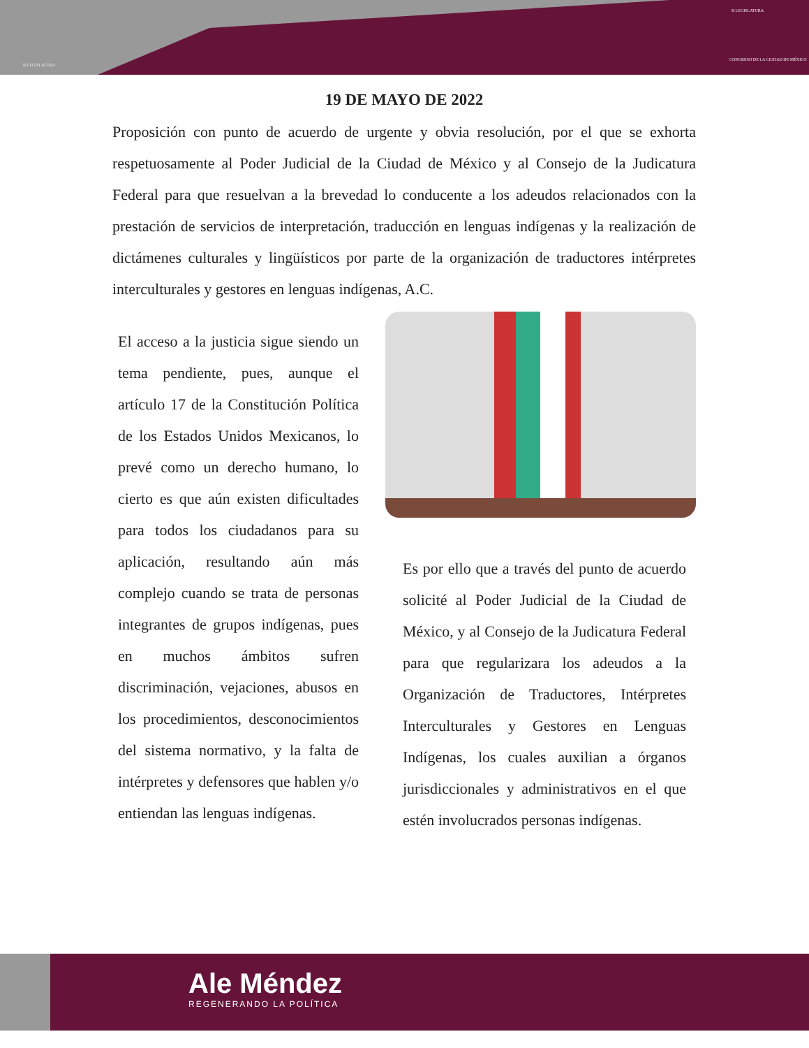II LEGISLATURA
II LEGISLATURA
CONGRESO DE LA CIUDAD DE MÉXICO
19 DE MAYO DE 2022
Proposición con punto de acuerdo de urgente y obvia resolución, por el que se exhorta respetuosamente al Poder Judicial de la Ciudad de México y al Consejo de la Judicatura Federal para que resuelvan a la brevedad lo conducente a los adeudos relacionados con la prestación de servicios de interpretación, traducción en lenguas indígenas y la realización de dictámenes culturales y lingüísticos por parte de la organización de traductores intérpretes interculturales y gestores en lenguas indígenas, A.C.
El acceso a la justicia sigue siendo un tema pendiente, pues, aunque el artículo 17 de la Constitución Política de los Estados Unidos Mexicanos, lo prevé como un derecho humano, lo cierto es que aún existen dificultades para todos los ciudadanos para su aplicación, resultando aún más complejo cuando se trata de personas integrantes de grupos indígenas, pues en muchos ámbitos sufren discriminación, vejaciones, abusos en los procedimientos, desconocimientos del sistema normativo, y la falta de intérpretes y defensores que hablen y/o entiendan las lenguas indígenas.
Es por ello que a través del punto de acuerdo solicité al Poder Judicial de la Ciudad de México, y al Consejo de la Judicatura Federal para que regularizara los adeudos a la Organización de Traductores, Intérpretes Interculturales y Gestores en Lenguas Indígenas, los cuales auxilian a órganos jurisdiccionales y administrativos en el que estén involucrados personas indígenas.
Ale Méndez
REGENERANDO LA POLÍTICA